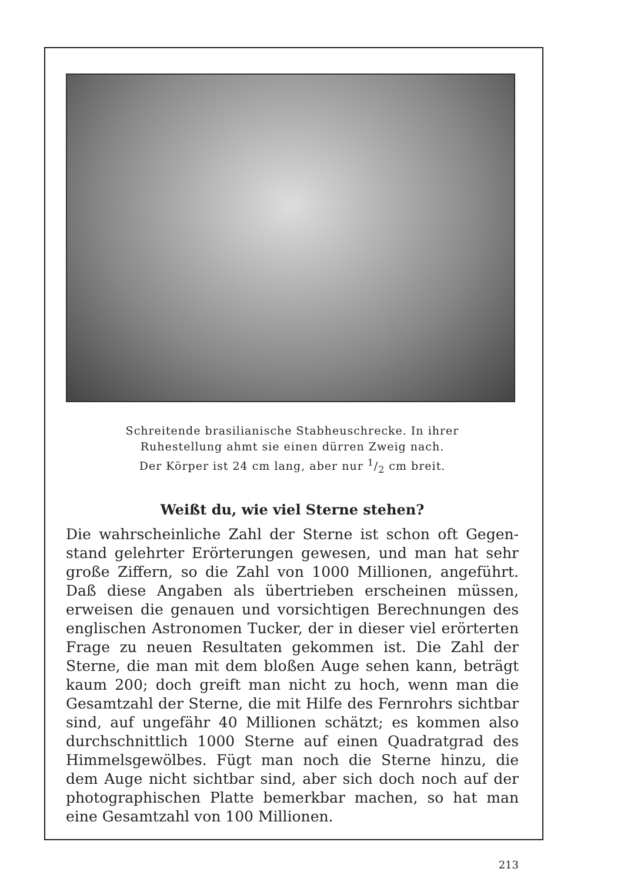Schreitende brasilianische Stabheuschrecke. In ihrer
Ruhestellung ahmt sie einen dürren Zweig nach.
Der Körper ist 24 cm lang, aber nur 1/2 cm breit.
Weißt du, wie viel Sterne stehen?
Die wahrscheinliche Zahl der Sterne ist schon oft Gegen­stand gelehrter Erörterungen gewesen, und man hat sehr große Ziffern, so die Zahl von 1000 Millionen, angeführt. Daß diese Angaben als übertrieben erscheinen müssen, erweisen die genauen und vorsichtigen Berechnungen des englischen Astronomen Tucker, der in dieser viel erörterten Frage zu neuen Resultaten gekommen ist. Die Zahl der Sterne, die man mit dem bloßen Auge sehen kann, beträgt kaum 200; doch greift man nicht zu hoch, wenn man die Gesamtzahl der Sterne, die mit Hilfe des Fernrohrs sicht­bar sind, auf ungefähr 40 Millionen schätzt; es kommen also durchschnittlich 1000 Sterne auf einen Quadratgrad des Himmelsgewölbes. Fügt man noch die Sterne hin­zu, die dem Auge nicht sichtbar sind, aber sich doch noch auf der photographischen Platte bemerkbar machen, so hat man eine Gesamtzahl von 100 Millionen.
213